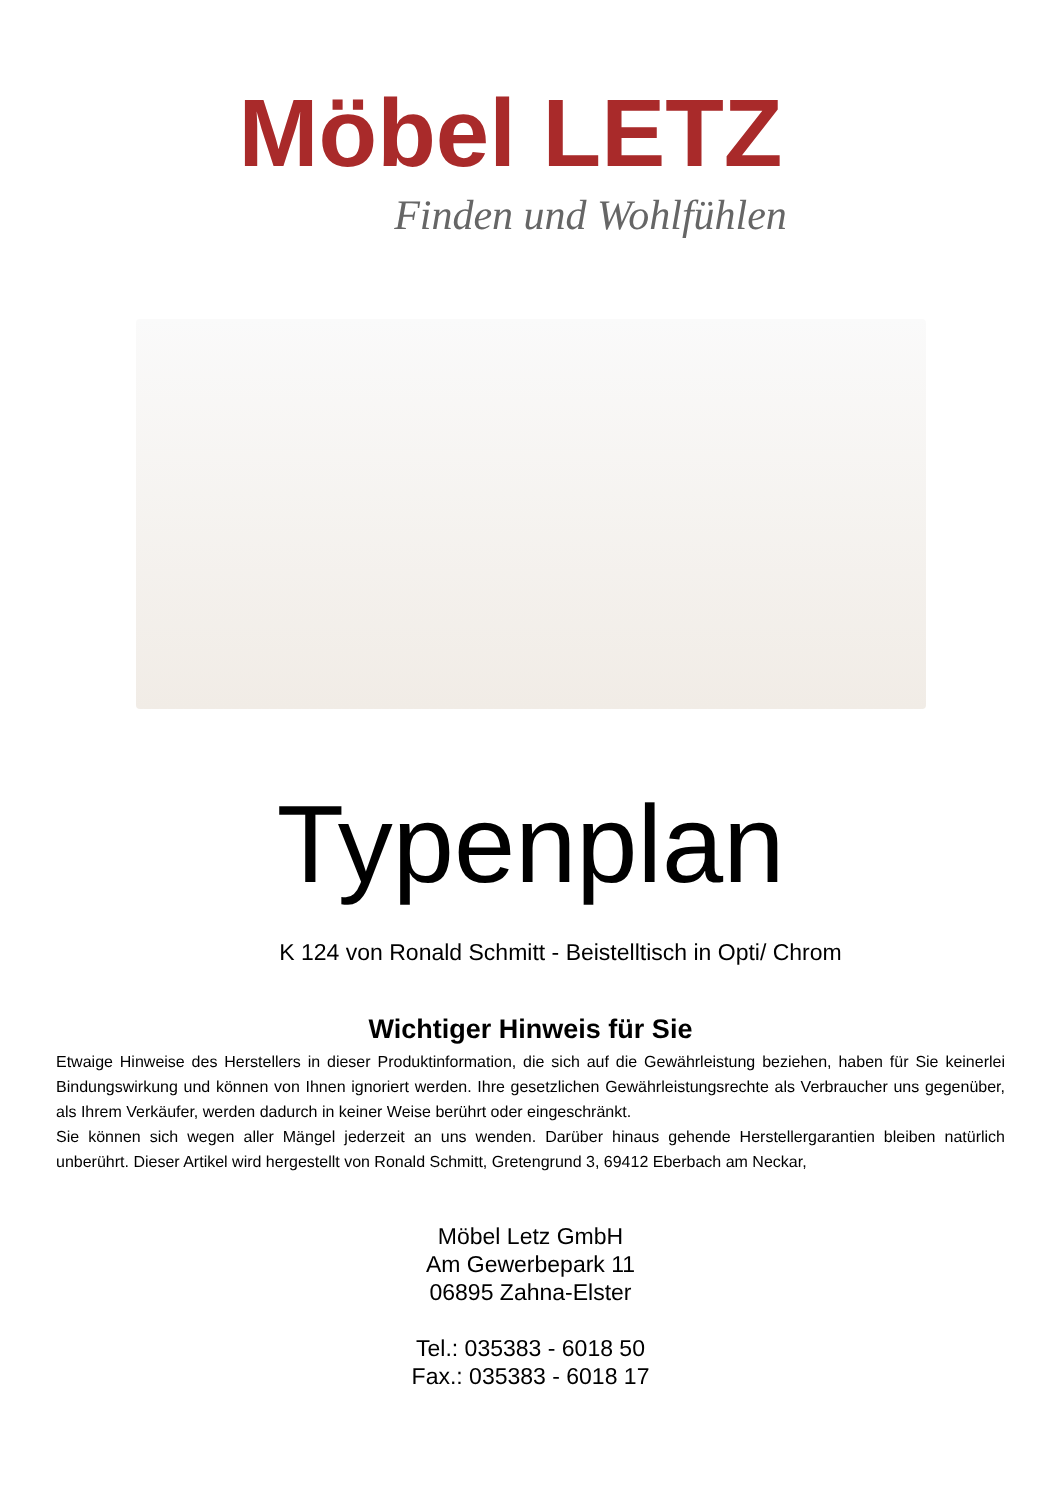Möbel LETZ
Finden und Wohlfühlen
Typenplan
K 124 von Ronald Schmitt - Beistelltisch in Opti/ Chrom
Wichtiger Hinweis für Sie
Etwaige Hinweise des Herstellers in dieser Produktinformation, die sich auf die Gewährleistung beziehen, haben für Sie keinerlei Bindungswirkung und können von Ihnen ignoriert werden. Ihre gesetzlichen Gewährleistungsrechte als Verbraucher uns gegenüber, als Ihrem Verkäufer, werden dadurch in keiner Weise berührt oder eingeschränkt.
Sie können sich wegen aller Mängel jederzeit an uns wenden. Darüber hinaus gehende Herstellergarantien bleiben natürlich unberührt. Dieser Artikel wird hergestellt von Ronald Schmitt, Gretengrund 3, 69412 Eberbach am Neckar,
Möbel Letz GmbH
Am Gewerbepark 11
06895 Zahna-Elster
Tel.: 035383 - 6018 50
Fax.: 035383 - 6018 17